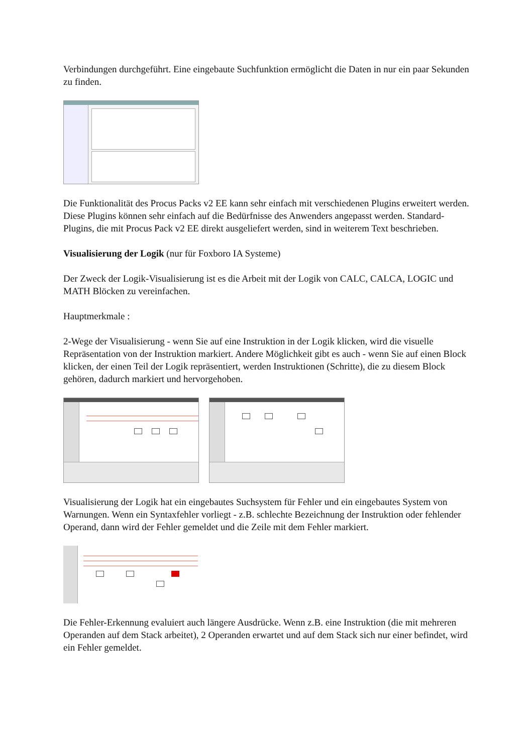Verbindungen durchgeführt. Eine eingebaute Suchfunktion ermöglicht die Daten in nur ein paar Sekunden zu finden.
Die Funktionalität des Procus Packs v2 EE kann sehr einfach mit verschiedenen Plugins erweitert werden. Diese Plugins können sehr einfach auf die Bedürfnisse des Anwenders angepasst werden. Standard-Plugins, die mit Procus Pack v2 EE direkt ausgeliefert werden, sind in weiterem Text beschrieben.
Visualisierung der Logik (nur für Foxboro IA Systeme)
Der Zweck der Logik-Visualisierung ist es die Arbeit mit der Logik von CALC, CALCA, LOGIC und MATH Blöcken zu vereinfachen.
Hauptmerkmale :
2-Wege der Visualisierung - wenn Sie auf eine Instruktion in der Logik klicken, wird die visuelle Repräsentation von der Instruktion markiert. Andere Möglichkeit gibt es auch - wenn Sie auf einen Block klicken, der einen Teil der Logik repräsentiert, werden Instruktionen (Schritte), die zu diesem Block gehören, dadurch markiert und hervorgehoben.
Visualisierung der Logik hat ein eingebautes Suchsystem für Fehler und ein eingebautes System von Warnungen. Wenn ein Syntaxfehler vorliegt - z.B. schlechte Bezeichnung der Instruktion oder fehlender Operand, dann wird der Fehler gemeldet und die Zeile mit dem Fehler markiert.
Die Fehler-Erkennung evaluiert auch längere Ausdrücke. Wenn z.B. eine Instruktion (die mit mehreren Operanden auf dem Stack arbeitet), 2 Operanden erwartet und auf dem Stack sich nur einer befindet, wird ein Fehler gemeldet.